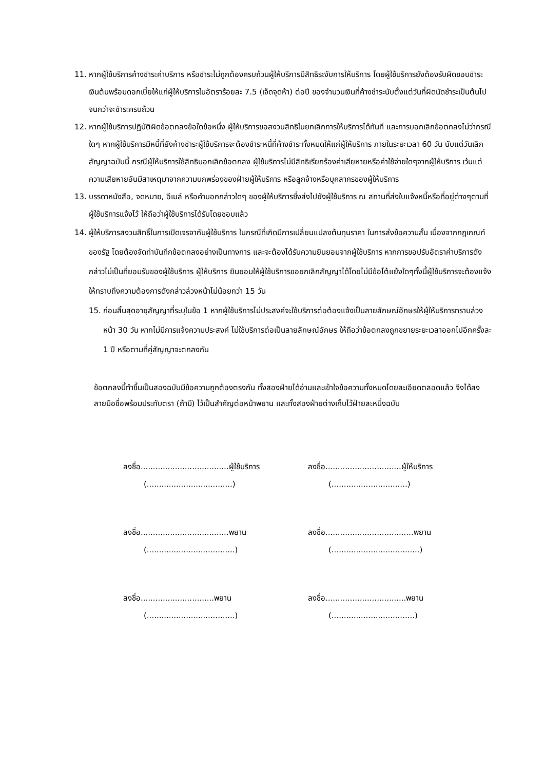11. หากผู้ใช้บริการค้างชำระค่าบริการ หรือชำระไม่ถูกต้องครบถ้วนผู้ให้บริการมีสิทธิระงับการให้บริการ โดยผู้ใช้บริการยังต้องรับผิดชอบชำระเงินต้นพร้อมดอกเบี้ยให้แก่ผู้ให้บริการในอัตราร้อยละ 7.5 (เจ็ดจุดห้า) ต่อปี ของจำนวนเงินที่ค้างชำระนับตั้งแต่วันที่ผิดนัดชำระเป็นต้นไป จนกว่าจะชำระครบถ้วน
12. หากผู้ใช้บริการปฏิบัติผิดข้อตกลงข้อใดข้อหนึ่ง ผู้ให้บริการขอสงวนสิทธิในยกเลิกการให้บริการได้ทันที และการบอกเลิกข้อตกลงไม่ว่ากรณีใดๆ หากผู้ใช้บริการมีหนี้ที่ยังค้างชำระผู้ใช้บริการจะต้องชำระหนี้ที่ค้างชำระทั้งหมดให้แก่ผู้ให้บริการ ภายในระยะเวลา 60 วัน นับแต่วันเลิกสัญญาฉบับนี้ กรณีผู้ให้บริการใช้สิทธิบอกเลิกข้อตกลง ผู้ใช้บริการไม่มีสิทธิเรียกร้องค่าเสียหายหรือค่าใช้จ่ายใดๆจากผู้ให้บริการ เว้นแต่ความเสียหายอันมีสาเหตุมาจากความบกพร่องของฝ่ายผู้ให้บริการ หรือลูกจ้างหรือบุคลากรของผู้ให้บริการ
13. บรรดาหนังสือ, จดหมาย, อีเมล์ หรือคำบอกกล่าวใดๆ ของผู้ให้บริการซึ่งส่งไปยังผู้ใช้บริการ ณ สถานที่ส่งใบแจ้งหนี้หรือที่อยู่ต่างๆตามที่ผู้ใช้บริการแจ้งไว้ ให้ถือว่าผู้ใช้บริการได้รับโดยชอบแล้ว
14. ผู้ให้บริการสงวนสิทธิ์ในการเปิดเจรจากับผู้ใช้บริการ ในกรณีที่เกิดมีการเปลี่ยนแปลงต้นทุนราคา ในการส่งข้อความสั้น เนื่องจากกฎเกณฑ์ของรัฐ โดยต้องจัดทำบันทึกข้อตกลงอย่างเป็นทางการ และจะต้องได้รับความยินยอมจากผู้ใช้บริการ หากการขอปรับอัตราค่าบริการดังกล่าวไม่เป็นที่ยอมรับของผู้ใช้บริการ ผู้ให้บริการ ยินยอมให้ผู้ใช้บริการขอยกเลิกสัญญาได้โดยไม่มีข้อโต้แย้งใดๆทั้งนี้ผู้ใช้บริการจะต้องแจ้งให้ทราบถึงความต้องการดังกล่าวล่วงหน้าไม่น้อยกว่า 15 วัน
15. ก่อนสิ้นสุดอายุสัญญาที่ระบุในข้อ 1 หากผู้ใช้บริการไม่ประสงค์จะใช้บริการต่อต้องแจ้งเป็นลายลักษณ์อักษรให้ผู้ให้บริการทราบล่วงหน้า 30 วัน หากไม่มีการแจ้งความประสงค์ ไม่ใช้บริการต่อเป็นลายลักษณ์อักษร ให้ถือว่าข้อตกลงถูกขยายระยะเวลาออกไปอีกครั้งละ 1 ปี หรือตามที่คู่สัญญาจะตกลงกัน
ข้อตกลงนี้ทำขึ้นเป็นสองฉบับมีข้อความถูกต้องตรงกัน ทั้งสองฝ่ายได้อ่านและเข้าใจข้อความทั้งหมดโดยละเอียดตลอดแล้ว จึงได้ลงลายมือชื่อพร้อมประทับตรา (ถ้ามี) ไว้เป็นสำคัญต่อหน้าพยาน และทั้งสองฝ่ายต่างเก็บไว้ฝ่ายละหนึ่งฉบับ
ลงชื่อ....................................ผู้ใช้บริการ
ลงชื่อ...............................ผู้ให้บริการ
(...................................) (...............................)
ลงชื่อ....................................พยาน
ลงชื่อ....................................พยาน
(....................................) (....................................)
ลงชื่อ..............................พยาน ลงชื่อ.................................พยาน
(....................................) (..................................)